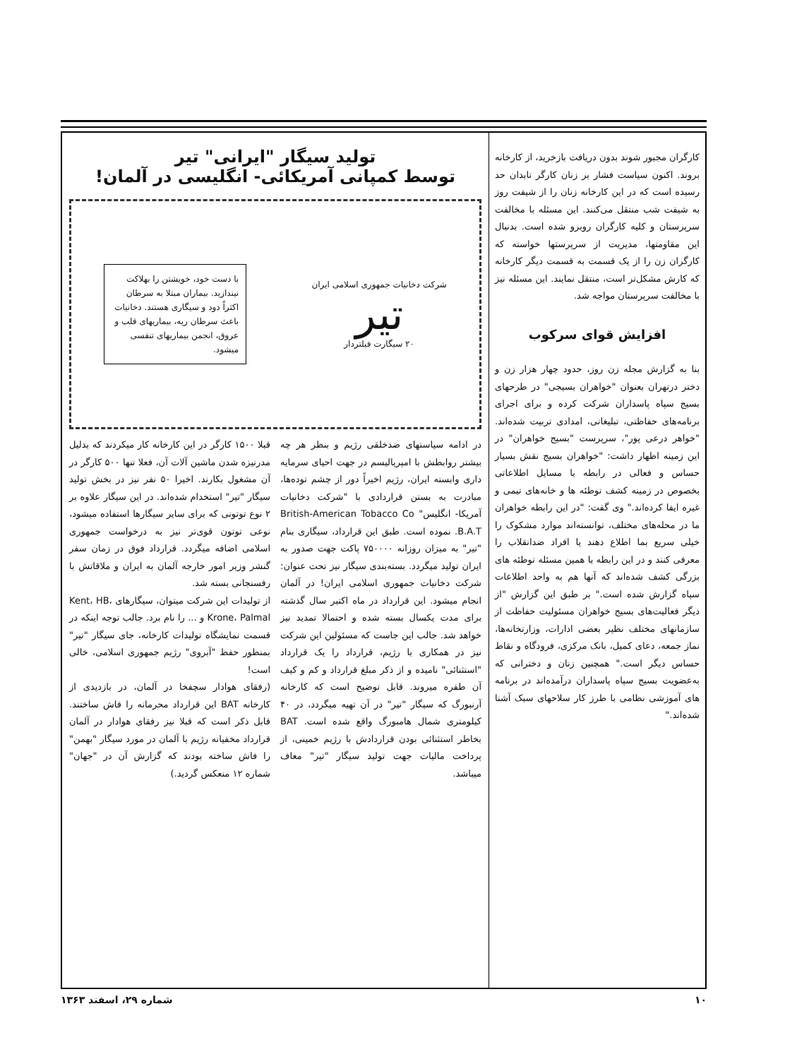کارگران مجبور شوند بدون دریافت بازخرید، از کارخانه بروند. اکنون سیاست فشار بر زنان کارگر تابدان حد رسیده است که در این کارخانه زنان را از شیفت روز به شیفت شب منتقل می‌کنند. این مسئله با مخالفت سرپرستان و کلیه کارگران روبرو شده است. بدنبال این مقاومتها، مدیریت از سرپرستها خواسته که کارگران زن را از یک قسمت به قسمت دیگر کارخانه که کارش مشکل‌تر است، منتقل نمایند. این مسئله نیز با مخالفت سرپرستان مواجه شد.
افزایش قوای سرکوب
بنا به گزارش مجله زن روز، حدود چهار هزار زن و دختر درتهران بعنوان "خواهران بسیجی" در طرحهای بسیج سپاه پاسداران شرکت کرده و برای اجرای برنامه‌های حفاظتی، تبلیغاتی، امدادی تربیت شده‌اند. "خواهر درعی پور"، سرپرست "بسیج خواهران" در این زمینه اظهار داشت: "خواهران بسیج نقش بسیار حساس و فعالی در رابطه با مسایل اطلاعاتی بخصوص در زمینه کشف توطئه ها و خانه‌های تیمی و غیره ایفا کرده‌اند." وی گفت: "در این رابطه خواهران ما در محله‌های مختلف، توانسته‌اند موارد مشکوک را خیلی سریع بما اطلاع دهند یا افراد ضدانقلاب را معرفی کنند و در این رابطه با همین مسئله توطئه های بزرگی کشف شده‌اند که آنها هم به واحد اطلاعات سپاه گزارش شده است." بر طبق این گزارش "از دیگر فعالیت‌های بسیج خواهران مسئولیت حفاظت از سازمانهای مختلف نظیر بعضی ادارات، وزارتخانه‌ها، نماز جمعه، دعای کمیل، بانک مرکزی، فرودگاه و نقاط حساس دیگر است." همچنین زنان و دخترانی که به‌عضویت بسیج سپاه پاسداران درآمده‌اند در برنامه های آموزشی نظامی با طرز کار سلاحهای سبک آشنا شده‌اند."
تولید سیگار "ایرانی" تیر
توسط کمپانی آمریکائی- انگلیسی در آلمان!
شرکت دخانیات جمهوری اسلامی ایران
تیر
۲۰ سیگارت فیلتردار
با دست خود، خویشتن را بهلاکت نیندازید. بیماران مبتلا به سرطان اکثراً دود و سیگاری هستند. دخانیات باعث سرطان ریه، بیماریهای قلب و عروق، انجمن بیماریهای تنفسی میشود.
در ادامه سیاستهای ضدخلقی رژیم و بنظر هر چه بیشتر روابطش با امپریالیسم در جهت احیای سرمایه داری وابسته ایران، رژیم اخیراً دور از چشم توده‌ها، مبادرت به بستن قراردادی با "شرکت دخانیات آمریکا- انگلیس" British-American Tobacco Co B.A.T. نموده است. طبق این قرارداد، سیگاری بنام "تیر" به میزان روزانه ۷۵۰۰۰۰ پاکت جهت صدور به ایران تولید میگردد. بسته‌بندی سیگار نیز تحت عنوان: شرکت دخانیات جمهوری اسلامی ایران! در آلمان انجام میشود. این قرارداد در ماه اکتبر سال گذشته برای مدت یکسال بسته شده و احتمالا تمدید نیز خواهد شد. جالب این جاست که مسئولین این شرکت نیز در همکاری با رژیم، قرارداد را یک قرارداد "استثنائی" نامیده و از ذکر مبلغ قرارداد و کم و کیف آن طفره میروند. قابل توضیح است که کارخانه آرنبورگ که سیگار "تیر" در آن تهیه میگردد، در ۴۰ کیلومتری شمال هامبورگ واقع شده است. BAT بخاطر استثنائی بودن قراردادش با رژیم خمینی، از پرداخت مالیات جهت تولید سیگار "تیر" معاف میباشد.
قبلا ۱۵۰۰ کارگر در این کارخانه کار میکردند که بدلیل مدرنیزه شدن ماشین آلات آن، فعلا تنها ۵۰۰ کارگر در آن مشغول بکارند. اخیرا ۵۰ نفر نیز در بخش تولید سیگار "تیر" استخدام شده‌اند. در این سیگار علاوه بر ۲ نوع توتونی که برای سایر سیگارها استفاده میشود، نوعی توتون قوی‌تر نیز به درخواست جمهوری اسلامی اضافه میگردد. قرارداد فوق در زمان سفر گنشر وزیر امور خارجه آلمان به ایران و ملاقاتش با رفسنجانی بسته شد.
از تولیدات این شرکت میتوان، سیگارهای Kent، HB، Krone، Palmal و ... را نام برد. جالب توجه اینکه در قسمت نمایشگاه تولیدات کارخانه، جای سیگار "تیر" بمنظور حفظ "آبروی" رژیم جمهوری اسلامی، خالی است!
(رفقای هوادار سچفخا در آلمان، در بازدیدی از کارخانه BAT این قرارداد محرمانه را فاش ساختند. قابل ذکر است که قبلا نیز رفقای هوادار در آلمان قرارداد مخفیانه رژیم با آلمان در مورد سیگار "بهمن" را فاش ساخته بودند که گزارش آن در "جهان" شماره ۱۲ منعکس گردید.)
۱۰ شماره ۲۹، اسفند ۱۳۶۳